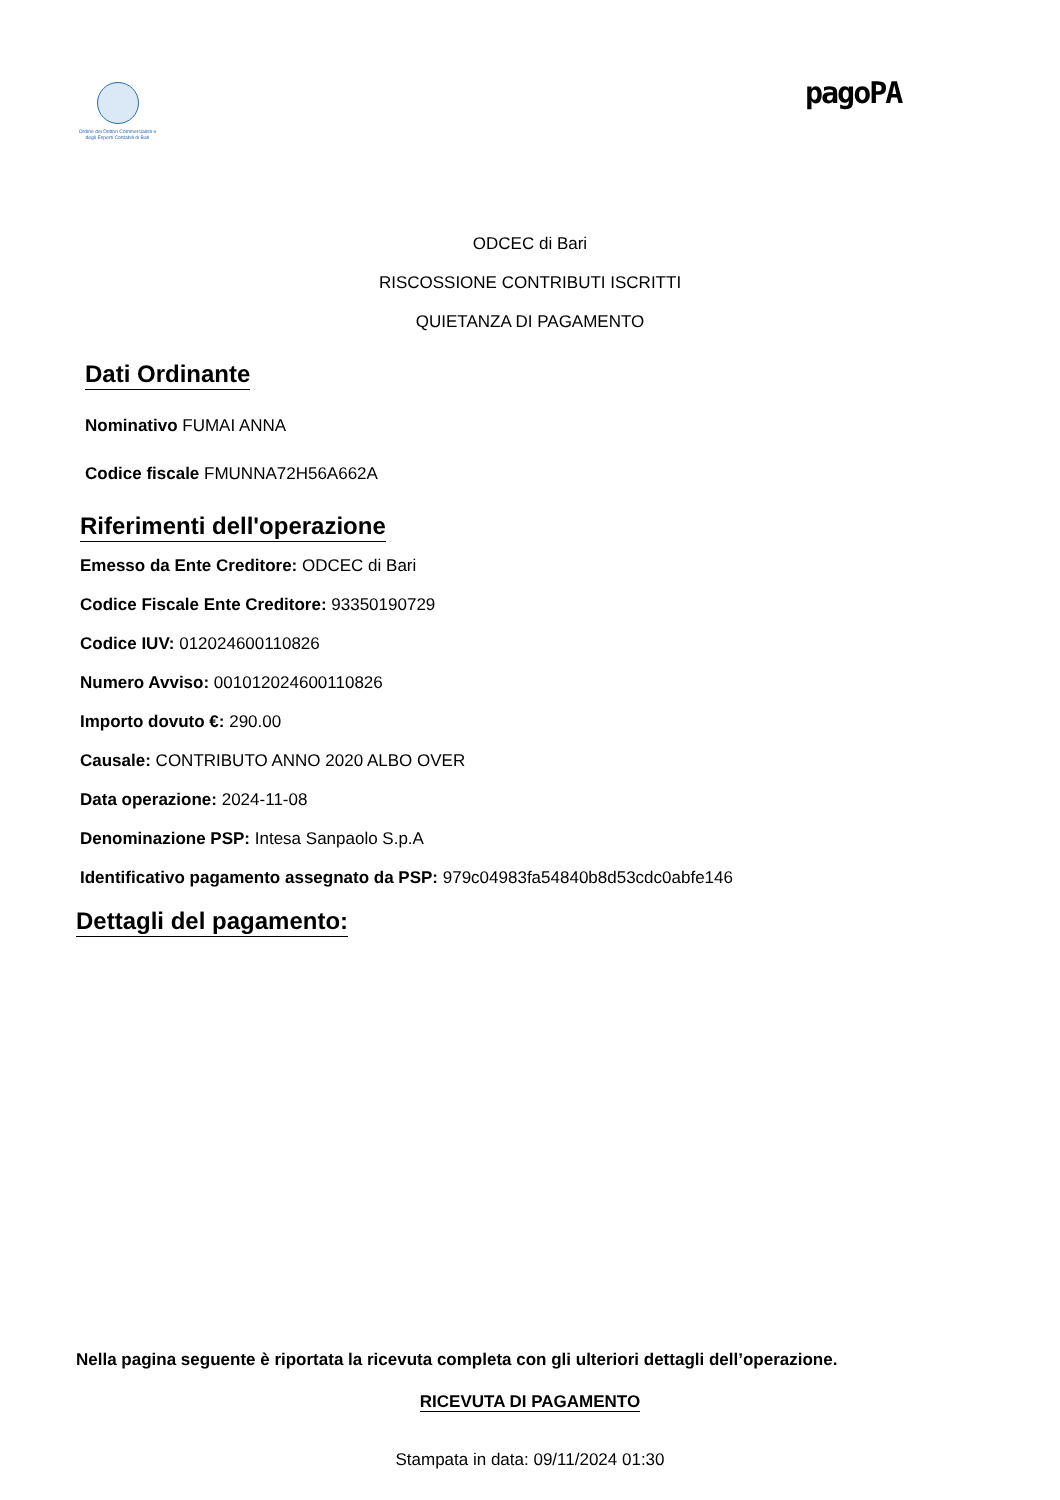Ordine dei Dottori Commercialisti e degli Esperti Contabili di Bari
pagoPA
ODCEC di Bari
RISCOSSIONE CONTRIBUTI ISCRITTI
QUIETANZA DI PAGAMENTO
Dati Ordinante
Nominativo FUMAI ANNA
Codice fiscale FMUNNA72H56A662A
Riferimenti dell'operazione
Emesso da Ente Creditore: ODCEC di Bari
Codice Fiscale Ente Creditore: 93350190729
Codice IUV: 012024600110826
Numero Avviso: 001012024600110826
Importo dovuto €: 290.00
Causale: CONTRIBUTO ANNO 2020 ALBO OVER
Data operazione: 2024-11-08
Denominazione PSP: Intesa Sanpaolo S.p.A
Identificativo pagamento assegnato da PSP: 979c04983fa54840b8d53cdc0abfe146
Dettagli del pagamento:
Nella pagina seguente è riportata la ricevuta completa con gli ulteriori dettagli dell’operazione.
RICEVUTA DI PAGAMENTO
Stampata in data: 09/11/2024 01:30